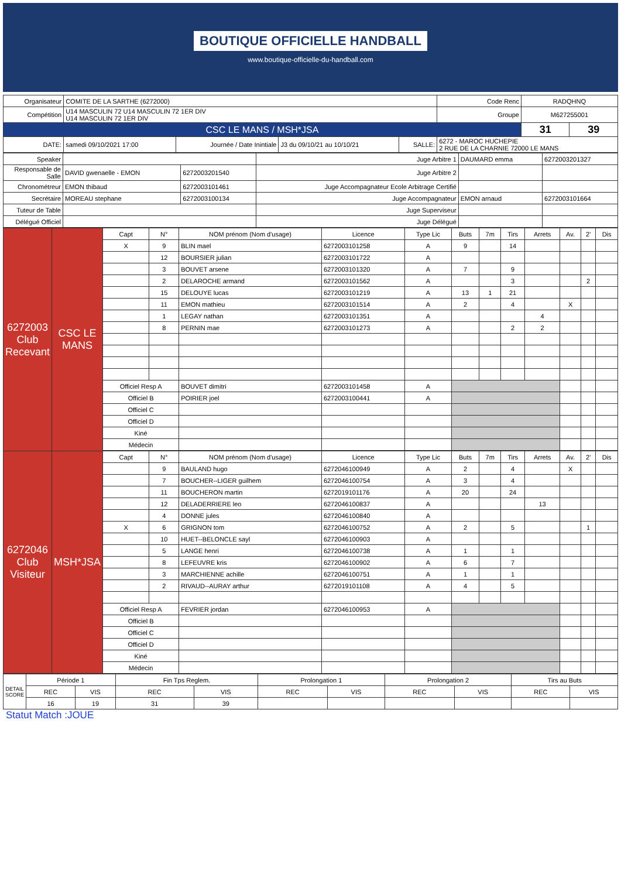BOUTIQUE OFFICIELLE HANDBALL
www.boutique-officielle-du-handball.com
| Organisateur | COMITE DE LA SARTHE (6272000) | | | | | Code Renc | RADQHNQ | |
| Compétition | U14 MASCULIN 72 U14 MASCULIN 72 1ER DIV U14 MASCULIN 72 1ER DIV | | | | | Groupe | M627255001 | |
| CSC LE MANS / MSH*JSA | | | | | | | 31 | 39 |
| DATE: | samedi 09/10/2021 17:00 | Journée / Date Inintiale | J3 du 09/10/21 au 10/10/21 | SALLE: | 6272 - MAROC HUCHEPIE 2 RUE DE LA CHARNIE 72000 LE MANS | | | |
| Speaker | | | Juge Arbitre 1 | DAUMARD emma | 6272003201327 |
| Responsable de Salle | DAVID gwenaelle - EMON | 6272003201540 | Juge Arbitre 2 | | |
| Chronométreur | EMON thibaud | 6272003101461 | Juge Accompagnateur Ecole Arbitrage Certifié | | |
| Secrétaire | MOREAU stephane | 6272003100134 | Juge Accompagnateur | EMON arnaud | 6272003101664 |
| Tuteur de Table | | | Juge Superviseur | | |
| Délégué Officiel | | | Juge Délégué | | |
| 6272003 Club Recevant | CSC LE MANS | Capt | N° | NOM prénom (Nom d'usage) | Licence | Type Lic | Buts | 7m | Tirs | Arrets | Av. | 2' | Dis |
| | | X | 9 | BLIN mael | 6272003101258 | A | 9 | | 14 | | | | |
| | | | 12 | BOURSIER julian | 6272003101722 | A | | | | | | | |
| | | | 3 | BOUVET arsene | 6272003101320 | A | 7 | | 9 | | | | |
| | | | 2 | DELAROCHE armand | 6272003101562 | A | | | 3 | | | 2 | |
| | | | 15 | DELOUYE lucas | 6272003101219 | A | 13 | 1 | 21 | | | | |
| | | | 11 | EMON mathieu | 6272003101514 | A | 2 | | 4 | | X | | |
| | | | 1 | LEGAY nathan | 6272003101351 | A | | | | 4 | | | |
| | | | 8 | PERNIN mae | 6272003101273 | A | | | 2 | 2 | | | |
| | | Officiel Resp A | | BOUVET dimitri | 6272003101458 | A | | | | | | | |
| | | Officiel B | | POIRIER joel | 6272003100441 | A | | | | | | | |
| | | Officiel C | | | | | | | | | | | |
| | | Officiel D | | | | | | | | | | | |
| | | Kiné | | | | | | | | | | | |
| | | Médecin | | | | | | | | | | | |
| 6272046 Club Visiteur | MSH*JSA | Capt | N° | NOM prénom (Nom d'usage) | Licence | Type Lic | Buts | 7m | Tirs | Arrets | Av. | 2' | Dis |
| | | | 9 | BAULAND hugo | 6272046100949 | A | 2 | | 4 | | X | | |
| | | | 7 | BOUCHER--LIGER guilhem | 6272046100754 | A | 3 | | 4 | | | | |
| | | | 11 | BOUCHERON martin | 6272019101176 | A | 20 | | 24 | | | | |
| | | | 12 | DELADERRIERE leo | 6272046100837 | A | | | | 13 | | | |
| | | | 4 | DONNE jules | 6272046100840 | A | | | | | | | |
| | | X | 6 | GRIGNON tom | 6272046100752 | A | 2 | | 5 | | | 1 | |
| | | | 10 | HUET--BELONCLE sayl | 6272046100903 | A | | | | | | | |
| | | | 5 | LANGE henri | 6272046100738 | A | 1 | | 1 | | | | |
| | | | 8 | LEFEUVRE kris | 6272046100902 | A | 6 | | 7 | | | | |
| | | | 3 | MARCHIENNE achille | 6272046100751 | A | 1 | | 1 | | | | |
| | | | 2 | RIVAUD--AURAY arthur | 6272019101108 | A | 4 | | 5 | | | | |
| | | Officiel Resp A | | FEVRIER jordan | 6272046100953 | A | | | | | | | |
| | | Officiel B | | | | | | | | | | | |
| | | Officiel C | | | | | | | | | | | |
| | | Officiel D | | | | | | | | | | | |
| | | Kiné | | | | | | | | | | | |
| | | Médecin | | | | | | | | | | | |
| DETAIL SCORE | Période 1 | | Fin Tps Reglem. | | Prolongation 1 | | Prolongation 2 | | Tirs au Buts | |
| | REC | VIS | REC | VIS | REC | VIS | REC | VIS | REC | VIS |
| | 16 | 19 | 31 | 39 | | | | | | |
Statut Match :JOUE